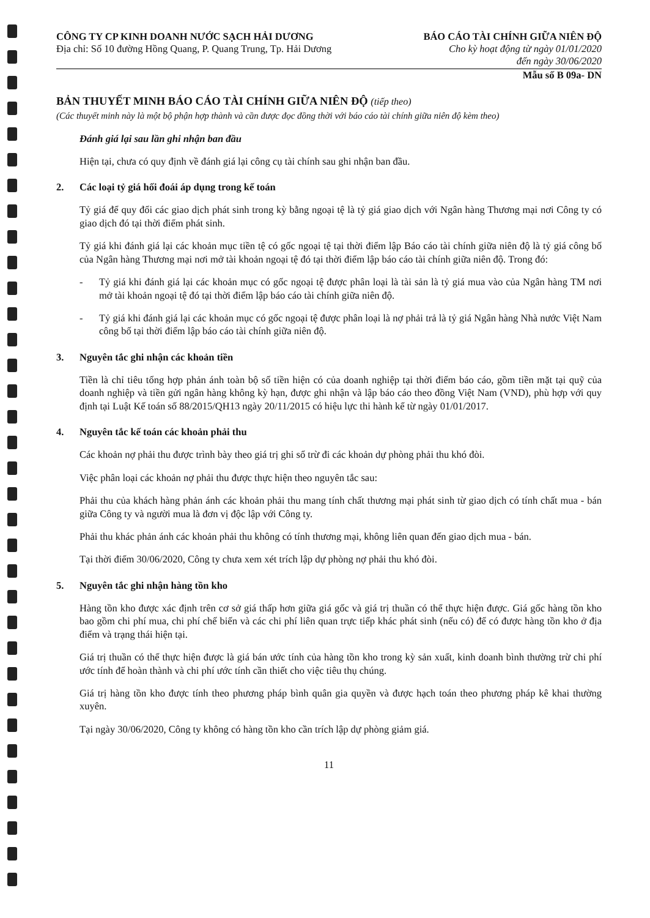CÔNG TY CP KINH DOANH NƯỚC SẠCH HẢI DƯƠNG
Địa chỉ: Số 10 đường Hồng Quang, P. Quang Trung, Tp. Hải Dương
BÁO CÁO TÀI CHÍNH GIỮA NIÊN ĐỘ
Cho kỳ hoạt động từ ngày 01/01/2020
đến ngày 30/06/2020
Mẫu số B 09a- DN
BẢN THUYẾT MINH BÁO CÁO TÀI CHÍNH GIỮA NIÊN ĐỘ (tiếp theo)
(Các thuyết minh này là một bộ phận hợp thành và cần được đọc đồng thời với báo cáo tài chính giữa niên độ kèm theo)
Đánh giá lại sau lần ghi nhận ban đầu
Hiện tại, chưa có quy định về đánh giá lại công cụ tài chính sau ghi nhận ban đầu.
2. Các loại tỷ giá hối đoái áp dụng trong kế toán
Tỷ giá để quy đổi các giao dịch phát sinh trong kỳ bằng ngoại tệ là tỷ giá giao dịch với Ngân hàng Thương mại nơi Công ty có giao dịch đó tại thời điểm phát sinh.
Tỷ giá khi đánh giá lại các khoản mục tiền tệ có gốc ngoại tệ tại thời điểm lập Báo cáo tài chính giữa niên độ là tỷ giá công bố của Ngân hàng Thương mại nơi mở tài khoản ngoại tệ đó tại thời điểm lập báo cáo tài chính giữa niên độ. Trong đó:
- Tỷ giá khi đánh giá lại các khoản mục có gốc ngoại tệ được phân loại là tài sản là tỷ giá mua vào của Ngân hàng TM nơi mở tài khoản ngoại tệ đó tại thời điểm lập báo cáo tài chính giữa niên độ.
- Tỷ giá khi đánh giá lại các khoản mục có gốc ngoại tệ được phân loại là nợ phải trả là tỷ giá Ngân hàng Nhà nước Việt Nam công bố tại thời điểm lập báo cáo tài chính giữa niên độ.
3. Nguyên tắc ghi nhận các khoản tiền
Tiền là chỉ tiêu tổng hợp phản ánh toàn bộ số tiền hiện có của doanh nghiệp tại thời điểm báo cáo, gồm tiền mặt tại quỹ của doanh nghiệp và tiền gửi ngân hàng không kỳ hạn, được ghi nhận và lập báo cáo theo đồng Việt Nam (VND), phù hợp với quy định tại Luật Kế toán số 88/2015/QH13 ngày 20/11/2015 có hiệu lực thi hành kể từ ngày 01/01/2017.
4. Nguyên tắc kế toán các khoản phải thu
Các khoản nợ phải thu được trình bày theo giá trị ghi sổ trừ đi các khoản dự phòng phải thu khó đòi.
Việc phân loại các khoản nợ phải thu được thực hiện theo nguyên tắc sau:
Phải thu của khách hàng phản ánh các khoản phải thu mang tính chất thương mại phát sinh từ giao dịch có tính chất mua - bán giữa Công ty và người mua là đơn vị độc lập với Công ty.
Phải thu khác phản ánh các khoản phải thu không có tính thương mại, không liên quan đến giao dịch mua - bán.
Tại thời điểm 30/06/2020, Công ty chưa xem xét trích lập dự phòng nợ phải thu khó đòi.
5. Nguyên tắc ghi nhận hàng tồn kho
Hàng tồn kho được xác định trên cơ sở giá thấp hơn giữa giá gốc và giá trị thuần có thể thực hiện được. Giá gốc hàng tồn kho bao gồm chi phí mua, chi phí chế biến và các chi phí liên quan trực tiếp khác phát sinh (nếu có) để có được hàng tồn kho ở địa điểm và trạng thái hiện tại.
Giá trị thuần có thể thực hiện được là giá bán ước tính của hàng tồn kho trong kỳ sản xuất, kinh doanh bình thường trừ chi phí ước tính để hoàn thành và chi phí ước tính cần thiết cho việc tiêu thụ chúng.
Giá trị hàng tồn kho được tính theo phương pháp bình quân gia quyền và được hạch toán theo phương pháp kê khai thường xuyên.
Tại ngày 30/06/2020, Công ty không có hàng tồn kho cần trích lập dự phòng giảm giá.
11